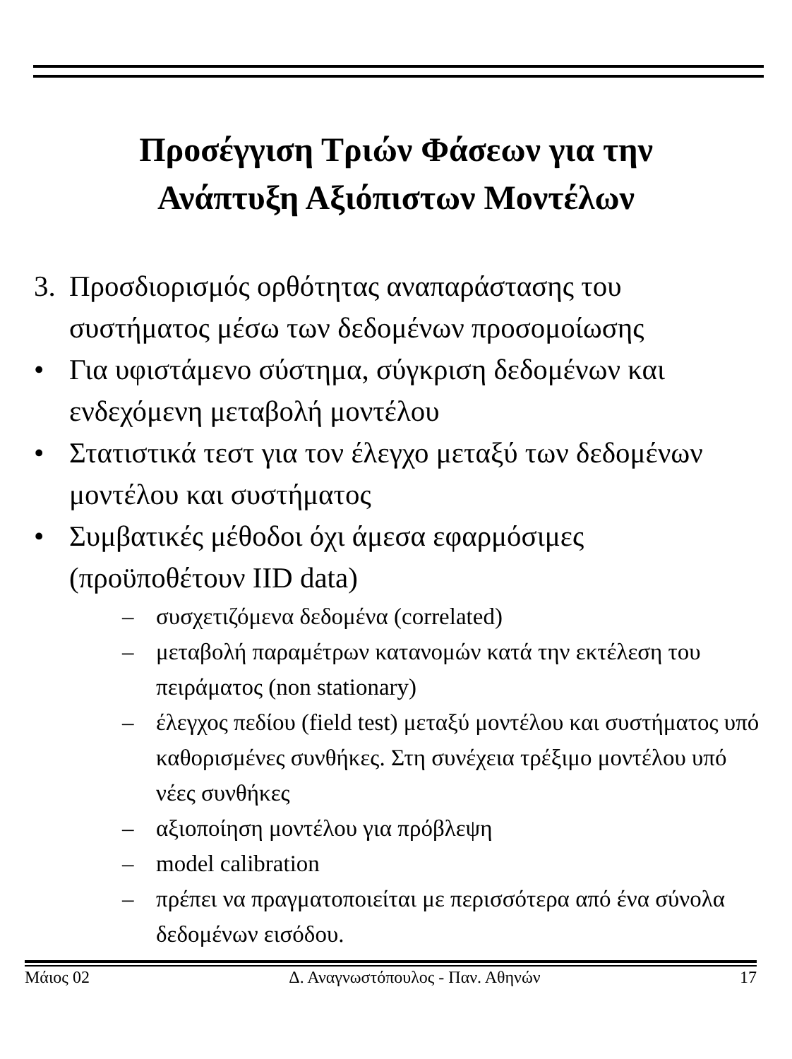Προσέγγιση Τριών Φάσεων για την
Ανάπτυξη Αξιόπιστων Μοντέλων
3. Προσδιορισμός ορθότητας αναπαράστασης του συστήματος μέσω των δεδομένων προσομοίωσης
• Για υφιστάμενο σύστημα, σύγκριση δεδομένων και ενδεχόμενη μεταβολή μοντέλου
• Στατιστικά τεστ για τον έλεγχο μεταξύ των δεδομένων μοντέλου και συστήματος
• Συμβατικές μέθοδοι όχι άμεσα εφαρμόσιμες (προϋποθέτουν IID data)
– συσχετιζόμενα δεδομένα (correlated)
– μεταβολή παραμέτρων κατανομών κατά την εκτέλεση του πειράματος (non stationary)
– έλεγχος πεδίου (field test) μεταξύ μοντέλου και συστήματος υπό καθορισμένες συνθήκες. Στη συνέχεια τρέξιμο μοντέλου υπό νέες συνθήκες
– αξιοποίηση μοντέλου για πρόβλεψη
– model calibration
– πρέπει να πραγματοποιείται με περισσότερα από ένα σύνολα δεδομένων εισόδου.
Μάιος 02 Δ. Αναγνωστόπουλος - Παν. Αθηνών 17